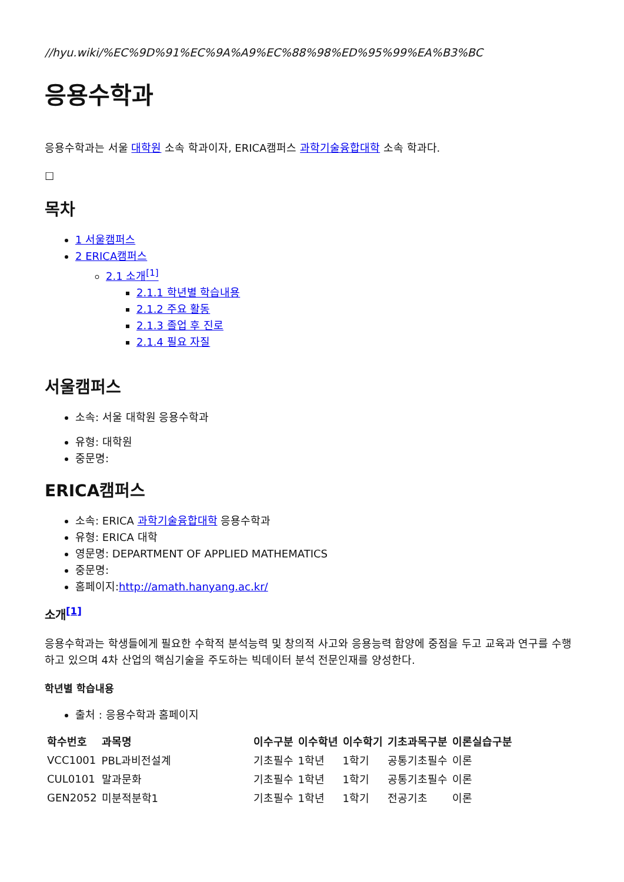//hyu.wiki/%EC%9D%91%EC%9A%A9%EC%88%98%ED%95%99%EA%B3%BC
응용수학과
응용수학과는 서울 대학원 소속 학과이자, ERICA캠퍼스 과학기술융합대학 소속 학과다.
☐
목차
1 서울캠퍼스
2 ERICA캠퍼스
2.1 소개<sup>[1]</sup>
2.1.1 학년별 학습내용
2.1.2 주요 활동
2.1.3 졸업 후 진로
2.1.4 필요 자질
서울캠퍼스
소속: 서울 대학원 응용수학과
유형: 대학원
중문명:
ERICA캠퍼스
소속: ERICA 과학기술융합대학 응용수학과
유형: ERICA 대학
영문명: DEPARTMENT OF APPLIED MATHEMATICS
중문명:
홈페이지:http://amath.hanyang.ac.kr/
소개<sup>[1]</sup>
응용수학과는 학생들에게 필요한 수학적 분석능력 및 창의적 사고와 응용능력 함양에 중점을 두고 교육과 연구를 수행하고 있으며 4차 산업의 핵심기술을 주도하는 빅데이터 분석 전문인재를 양성한다.
학년별 학습내용
출처 : 응용수학과 홈페이지
| 학수번호 | 과목명 | 이수구분 | 이수학년 | 이수학기 | 기초과목구분 | 이론실습구분 |
| --- | --- | --- | --- | --- | --- | --- |
| VCC1001 | PBL과비전설계 | 기초필수 | 1학년 | 1학기 | 공통기초필수 | 이론 |
| CUL0101 | 말과문화 | 기초필수 | 1학년 | 1학기 | 공통기초필수 | 이론 |
| GEN2052 | 미분적분학1 | 기초필수 | 1학년 | 1학기 | 전공기초 | 이론 |